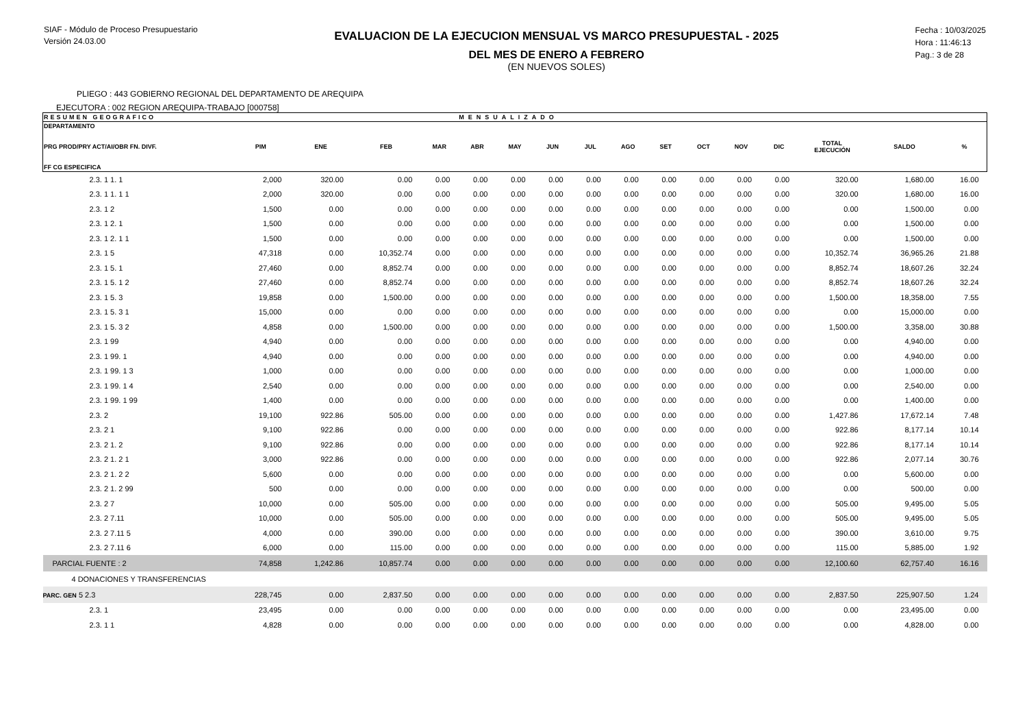SIAF - Módulo de Proceso Presupuestario
Versión 24.03.00
EVALUACION DE LA EJECUCION MENSUAL VS MARCO PRESUPUESTAL - 2025
DEL MES DE ENERO A FEBRERO
(EN NUEVOS SOLES)
Fecha : 10/03/2025
Hora : 11:46:13
Pag.: 3 de 28
PLIEGO : 443 GOBIERNO REGIONAL DEL DEPARTAMENTO DE AREQUIPA
EJECUTORA : 002 REGION AREQUIPA-TRABAJO [000758]
| RESUMEN GEOGRAFICO | | | | | MENSUALIZADO | | | | | | | | | | | |
| --- | --- | --- | --- | --- | --- | --- | --- | --- | --- | --- | --- | --- | --- | --- | --- | --- |
| DEPARTAMENTO PRG PROD/PRY ACT/AI/OBR FN. DIVF. FF CG ESPECIFICA | PIM | ENE | FEB | MAR | ABR | MAY | JUN | JUL | AGO | SET | OCT | NOV | DIC | TOTAL EJECUCIÓN | SALDO | % |
| 2.3. 1 1. 1 | 2,000 | 320.00 | 0.00 | 0.00 | 0.00 | 0.00 | 0.00 | 0.00 | 0.00 | 0.00 | 0.00 | 0.00 | 0.00 | 320.00 | 1,680.00 | 16.00 |
| 2.3. 1 1. 1 1 | 2,000 | 320.00 | 0.00 | 0.00 | 0.00 | 0.00 | 0.00 | 0.00 | 0.00 | 0.00 | 0.00 | 0.00 | 0.00 | 320.00 | 1,680.00 | 16.00 |
| 2.3. 1 2 | 1,500 | 0.00 | 0.00 | 0.00 | 0.00 | 0.00 | 0.00 | 0.00 | 0.00 | 0.00 | 0.00 | 0.00 | 0.00 | 0.00 | 1,500.00 | 0.00 |
| 2.3. 1 2. 1 | 1,500 | 0.00 | 0.00 | 0.00 | 0.00 | 0.00 | 0.00 | 0.00 | 0.00 | 0.00 | 0.00 | 0.00 | 0.00 | 0.00 | 1,500.00 | 0.00 |
| 2.3. 1 2. 1 1 | 1,500 | 0.00 | 0.00 | 0.00 | 0.00 | 0.00 | 0.00 | 0.00 | 0.00 | 0.00 | 0.00 | 0.00 | 0.00 | 0.00 | 1,500.00 | 0.00 |
| 2.3. 1 5 | 47,318 | 0.00 | 10,352.74 | 0.00 | 0.00 | 0.00 | 0.00 | 0.00 | 0.00 | 0.00 | 0.00 | 0.00 | 0.00 | 10,352.74 | 36,965.26 | 21.88 |
| 2.3. 1 5. 1 | 27,460 | 0.00 | 8,852.74 | 0.00 | 0.00 | 0.00 | 0.00 | 0.00 | 0.00 | 0.00 | 0.00 | 0.00 | 0.00 | 8,852.74 | 18,607.26 | 32.24 |
| 2.3. 1 5. 1 2 | 27,460 | 0.00 | 8,852.74 | 0.00 | 0.00 | 0.00 | 0.00 | 0.00 | 0.00 | 0.00 | 0.00 | 0.00 | 0.00 | 8,852.74 | 18,607.26 | 32.24 |
| 2.3. 1 5. 3 | 19,858 | 0.00 | 1,500.00 | 0.00 | 0.00 | 0.00 | 0.00 | 0.00 | 0.00 | 0.00 | 0.00 | 0.00 | 0.00 | 1,500.00 | 18,358.00 | 7.55 |
| 2.3. 1 5. 3 1 | 15,000 | 0.00 | 0.00 | 0.00 | 0.00 | 0.00 | 0.00 | 0.00 | 0.00 | 0.00 | 0.00 | 0.00 | 0.00 | 0.00 | 15,000.00 | 0.00 |
| 2.3. 1 5. 3 2 | 4,858 | 0.00 | 1,500.00 | 0.00 | 0.00 | 0.00 | 0.00 | 0.00 | 0.00 | 0.00 | 0.00 | 0.00 | 0.00 | 1,500.00 | 3,358.00 | 30.88 |
| 2.3. 1 99 | 4,940 | 0.00 | 0.00 | 0.00 | 0.00 | 0.00 | 0.00 | 0.00 | 0.00 | 0.00 | 0.00 | 0.00 | 0.00 | 0.00 | 4,940.00 | 0.00 |
| 2.3. 1 99. 1 | 4,940 | 0.00 | 0.00 | 0.00 | 0.00 | 0.00 | 0.00 | 0.00 | 0.00 | 0.00 | 0.00 | 0.00 | 0.00 | 0.00 | 4,940.00 | 0.00 |
| 2.3. 1 99. 1 3 | 1,000 | 0.00 | 0.00 | 0.00 | 0.00 | 0.00 | 0.00 | 0.00 | 0.00 | 0.00 | 0.00 | 0.00 | 0.00 | 0.00 | 1,000.00 | 0.00 |
| 2.3. 1 99. 1 4 | 2,540 | 0.00 | 0.00 | 0.00 | 0.00 | 0.00 | 0.00 | 0.00 | 0.00 | 0.00 | 0.00 | 0.00 | 0.00 | 0.00 | 2,540.00 | 0.00 |
| 2.3. 1 99. 1 99 | 1,400 | 0.00 | 0.00 | 0.00 | 0.00 | 0.00 | 0.00 | 0.00 | 0.00 | 0.00 | 0.00 | 0.00 | 0.00 | 0.00 | 1,400.00 | 0.00 |
| 2.3. 2 | 19,100 | 922.86 | 505.00 | 0.00 | 0.00 | 0.00 | 0.00 | 0.00 | 0.00 | 0.00 | 0.00 | 0.00 | 0.00 | 1,427.86 | 17,672.14 | 7.48 |
| 2.3. 2 1 | 9,100 | 922.86 | 0.00 | 0.00 | 0.00 | 0.00 | 0.00 | 0.00 | 0.00 | 0.00 | 0.00 | 0.00 | 0.00 | 922.86 | 8,177.14 | 10.14 |
| 2.3. 2 1. 2 | 9,100 | 922.86 | 0.00 | 0.00 | 0.00 | 0.00 | 0.00 | 0.00 | 0.00 | 0.00 | 0.00 | 0.00 | 0.00 | 922.86 | 8,177.14 | 10.14 |
| 2.3. 2 1. 2 1 | 3,000 | 922.86 | 0.00 | 0.00 | 0.00 | 0.00 | 0.00 | 0.00 | 0.00 | 0.00 | 0.00 | 0.00 | 0.00 | 922.86 | 2,077.14 | 30.76 |
| 2.3. 2 1. 2 2 | 5,600 | 0.00 | 0.00 | 0.00 | 0.00 | 0.00 | 0.00 | 0.00 | 0.00 | 0.00 | 0.00 | 0.00 | 0.00 | 0.00 | 5,600.00 | 0.00 |
| 2.3. 2 1. 2 99 | 500 | 0.00 | 0.00 | 0.00 | 0.00 | 0.00 | 0.00 | 0.00 | 0.00 | 0.00 | 0.00 | 0.00 | 0.00 | 0.00 | 500.00 | 0.00 |
| 2.3. 2 7 | 10,000 | 0.00 | 505.00 | 0.00 | 0.00 | 0.00 | 0.00 | 0.00 | 0.00 | 0.00 | 0.00 | 0.00 | 0.00 | 505.00 | 9,495.00 | 5.05 |
| 2.3. 2 7.11 | 10,000 | 0.00 | 505.00 | 0.00 | 0.00 | 0.00 | 0.00 | 0.00 | 0.00 | 0.00 | 0.00 | 0.00 | 0.00 | 505.00 | 9,495.00 | 5.05 |
| 2.3. 2 7.11 5 | 4,000 | 0.00 | 390.00 | 0.00 | 0.00 | 0.00 | 0.00 | 0.00 | 0.00 | 0.00 | 0.00 | 0.00 | 0.00 | 390.00 | 3,610.00 | 9.75 |
| 2.3. 2 7.11 6 | 6,000 | 0.00 | 115.00 | 0.00 | 0.00 | 0.00 | 0.00 | 0.00 | 0.00 | 0.00 | 0.00 | 0.00 | 0.00 | 115.00 | 5,885.00 | 1.92 |
| PARCIAL FUENTE : 2 | 74,858 | 1,242.86 | 10,857.74 | 0.00 | 0.00 | 0.00 | 0.00 | 0.00 | 0.00 | 0.00 | 0.00 | 0.00 | 0.00 | 12,100.60 | 62,757.40 | 16.16 |
| 4 DONACIONES Y TRANSFERENCIAS | | | | | | | | | | | | | | | | |
| PARC. GEN 5 2.3 | 228,745 | 0.00 | 2,837.50 | 0.00 | 0.00 | 0.00 | 0.00 | 0.00 | 0.00 | 0.00 | 0.00 | 0.00 | 0.00 | 2,837.50 | 225,907.50 | 1.24 |
| 2.3. 1 | 23,495 | 0.00 | 0.00 | 0.00 | 0.00 | 0.00 | 0.00 | 0.00 | 0.00 | 0.00 | 0.00 | 0.00 | 0.00 | 0.00 | 23,495.00 | 0.00 |
| 2.3. 1 1 | 4,828 | 0.00 | 0.00 | 0.00 | 0.00 | 0.00 | 0.00 | 0.00 | 0.00 | 0.00 | 0.00 | 0.00 | 0.00 | 0.00 | 4,828.00 | 0.00 |